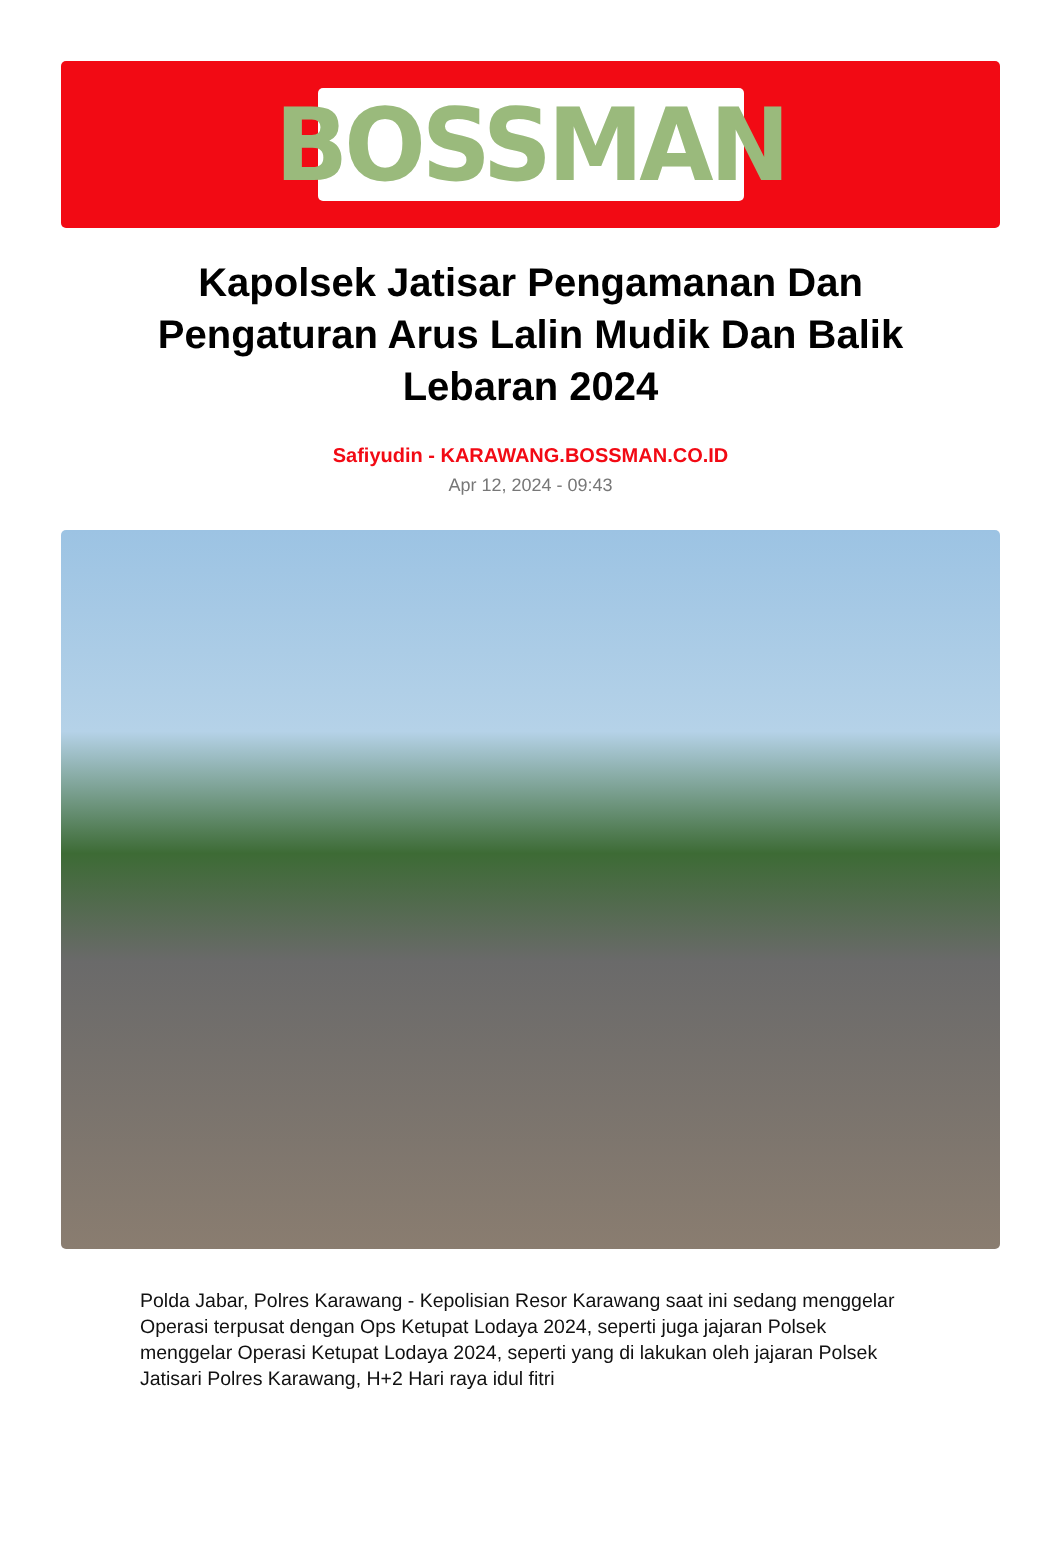BOSSMAN
Kapolsek Jatisar Pengamanan Dan Pengaturan Arus Lalin Mudik Dan Balik Lebaran 2024
Safiyudin - KARAWANG.BOSSMAN.CO.ID
Apr 12, 2024 - 09:43
Polda Jabar, Polres Karawang - Kepolisian Resor Karawang saat ini sedang menggelar Operasi terpusat dengan Ops Ketupat Lodaya 2024, seperti juga jajaran Polsek menggelar Operasi Ketupat Lodaya 2024, seperti yang di lakukan oleh jajaran Polsek Jatisari Polres Karawang, H+2 Hari raya idul fitri